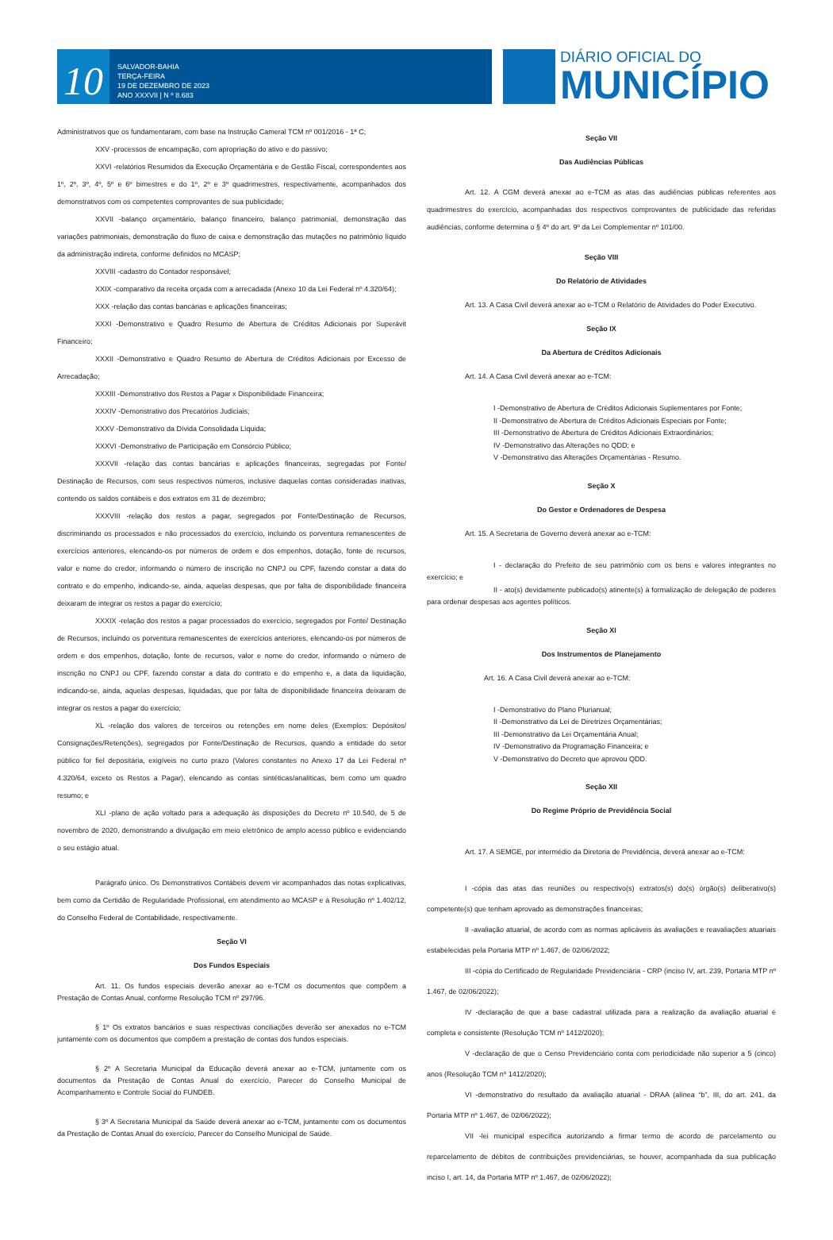10
SALVADOR-BAHIA
TERÇA-FEIRA
19 DE DEZEMBRO DE 2023
ANO XXXVII | N º 8.683
DIÁRIO OFICIAL DO
MUNICÍPIO
Administrativos que os fundamentaram, com base na Instrução Cameral TCM nº 001/2016 - 1ª C;
XXV -processos de encampação, com apropriação do ativo e do passivo;
XXVI -relatórios Resumidos da Execução Orçamentária e de Gestão Fiscal, correspondentes aos 1º, 2º, 3º, 4º, 5º e 6º bimestres e do 1º, 2º e 3º quadrimestres, respectivamente, acompanhados dos demonstrativos com os competentes comprovantes de sua publicidade;
XXVII -balanço orçamentário, balanço financeiro, balanço patrimonial, demonstração das variações patrimoniais, demonstração do fluxo de caixa e demonstração das mutações no patrimônio líquido da administração indireta, conforme definidos no MCASP;
XXVIII -cadastro do Contador responsável;
XXIX -comparativo da receita orçada com a arrecadada (Anexo 10 da Lei Federal nº 4.320/64);
XXX -relação das contas bancárias e aplicações financeiras;
XXXI -Demonstrativo e Quadro Resumo de Abertura de Créditos Adicionais por Superávit Financeiro;
XXXII -Demonstrativo e Quadro Resumo de Abertura de Créditos Adicionais por Excesso de Arrecadação;
XXXIII -Demonstrativo dos Restos a Pagar x Disponibilidade Financeira;
XXXIV -Demonstrativo dos Precatórios Judiciais;
XXXV -Demonstrativo da Dívida Consolidada Líquida;
XXXVI -Demonstrativo de Participação em Consórcio Público;
XXXVII -relação das contas bancárias e aplicações financeiras, segregadas por Fonte/ Destinação de Recursos, com seus respectivos números, inclusive daquelas contas consideradas inativas, contendo os saldos contábeis e dos extratos em 31 de dezembro;
XXXVIII -relação dos restos a pagar, segregados por Fonte/Destinação de Recursos, discriminando os processados e não processados do exercício, incluindo os porventura remanescentes de exercícios anteriores, elencando-os por números de ordem e dos empenhos, dotação, fonte de recursos, valor e nome do credor, informando o número de inscrição no CNPJ ou CPF, fazendo constar a data do contrato e do empenho, indicando-se, ainda, aquelas despesas, que por falta de disponibilidade financeira deixaram de integrar os restos a pagar do exercício;
XXXIX -relação dos restos a pagar processados do exercício, segregados por Fonte/ Destinação de Recursos, incluindo os porventura remanescentes de exercícios anteriores, elencando-os por números de ordem e dos empenhos, dotação, fonte de recursos, valor e nome do credor, informando o número de inscrição no CNPJ ou CPF, fazendo constar a data do contrato e do empenho e, a data da liquidação, indicando-se, ainda, aquelas despesas, liquidadas, que por falta de disponibilidade financeira deixaram de integrar os restos a pagar do exercício;
XL -relação dos valores de terceiros ou retenções em nome deles (Exemplos: Depósitos/ Consignações/Retenções), segregados por Fonte/Destinação de Recursos, quando a entidade do setor público for fiel depositária, exigíveis no curto prazo (Valores constantes no Anexo 17 da Lei Federal nº 4.320/64, exceto os Restos a Pagar), elencando as contas sintéticas/analíticas, bem como um quadro resumo; e
XLI -plano de ação voltado para a adequação às disposições do Decreto nº 10.540, de 5 de novembro de 2020, demonstrando a divulgação em meio eletrônico de amplo acesso público e evidenciando o seu estágio atual.
Parágrafo único. Os Demonstrativos Contábeis devem vir acompanhados das notas explicativas, bem como da Certidão de Regularidade Profissional, em atendimento ao MCASP e à Resolução nº 1.402/12, do Conselho Federal de Contabilidade, respectivamente.
Seção VI
Dos Fundos Especiais
Art. 11. Os fundos especiais deverão anexar ao e-TCM os documentos que compõem a Prestação de Contas Anual, conforme Resolução TCM nº 297/96.
§ 1º Os extratos bancários e suas respectivas conciliações deverão ser anexados no e-TCM juntamente com os documentos que compõem a prestação de contas dos fundos especiais.
§ 2º A Secretaria Municipal da Educação deverá anexar ao e-TCM, juntamente com os documentos da Prestação de Contas Anual do exercício, Parecer do Conselho Municipal de Acompanhamento e Controle Social do FUNDEB.
§ 3º A Secretaria Municipal da Saúde deverá anexar ao e-TCM, juntamente com os documentos da Prestação de Contas Anual do exercício, Parecer do Conselho Municipal de Saúde.
Seção VII
Das Audiências Públicas
Art. 12. A CGM deverá anexar ao e-TCM as atas das audiências públicas referentes aos quadrimestres do exercício, acompanhadas dos respectivos comprovantes de publicidade das referidas audiências, conforme determina o § 4º do art. 9º da Lei Complementar nº 101/00.
Seção VIII
Do Relatório de Atividades
Art. 13. A Casa Civil deverá anexar ao e-TCM o Relatório de Atividades do Poder Executivo.
Seção IX
Da Abertura de Créditos Adicionais
Art. 14. A Casa Civil deverá anexar ao e-TCM:
I -Demonstrativo de Abertura de Créditos Adicionais Suplementares por Fonte;
II -Demonstrativo de Abertura de Créditos Adicionais Especiais por Fonte;
III -Demonstrativo de Abertura de Créditos Adicionais Extraordinários;
IV -Demonstrativo das Alterações no QDD; e
V -Demonstrativo das Alterações Orçamentárias - Resumo.
Seção X
Do Gestor e Ordenadores de Despesa
Art. 15. A Secretaria de Governo deverá anexar ao e-TCM:
I - declaração do Prefeito de seu patrimônio com os bens e valores integrantes no exercício; e
II - ato(s) devidamente publicado(s) atinente(s) à formalização de delegação de poderes para ordenar despesas aos agentes políticos.
Seção XI
Dos Instrumentos de Planejamento
Art. 16. A Casa Civil deverá anexar ao e-TCM:
I -Demonstrativo do Plano Plurianual;
II -Demonstrativo da Lei de Diretrizes Orçamentárias;
III -Demonstrativo da Lei Orçamentária Anual;
IV -Demonstrativo da Programação Financeira; e
V -Demonstrativo do Decreto que aprovou QDD.
Seção XII
Do Regime Próprio de Previdência Social
Art. 17. A SEMGE, por intermédio da Diretoria de Previdência, deverá anexar ao e-TCM:
I -cópia das atas das reuniões ou respectivo(s) extratos(s) do(s) órgão(s) deliberativo(s) competente(s) que tenham aprovado as demonstrações financeiras;
II -avaliação atuarial, de acordo com as normas aplicáveis às avaliações e reavaliações atuariais estabelecidas pela Portaria MTP nº 1.467, de 02/06/2022;
III -cópia do Certificado de Regularidade Previdenciária - CRP (inciso IV, art. 239, Portaria MTP nº 1.467, de 02/06/2022);
IV -declaração de que a base cadastral utilizada para a realização da avaliação atuarial é completa e consistente (Resolução TCM nº 1412/2020);
V -declaração de que o Censo Previdenciário conta com periodicidade não superior a 5 (cinco) anos (Resolução TCM nº 1412/2020);
VI -demonstrativo do resultado da avaliação atuarial - DRAA (alínea “b”, III, do art. 241, da Portaria MTP nº 1.467, de 02/06/2022);
VII -lei municipal específica autorizando a firmar termo de acordo de parcelamento ou reparcelamento de débitos de contribuições previdenciárias, se houver, acompanhada da sua publicação inciso I, art. 14, da Portaria MTP nº 1.467, de 02/06/2022);